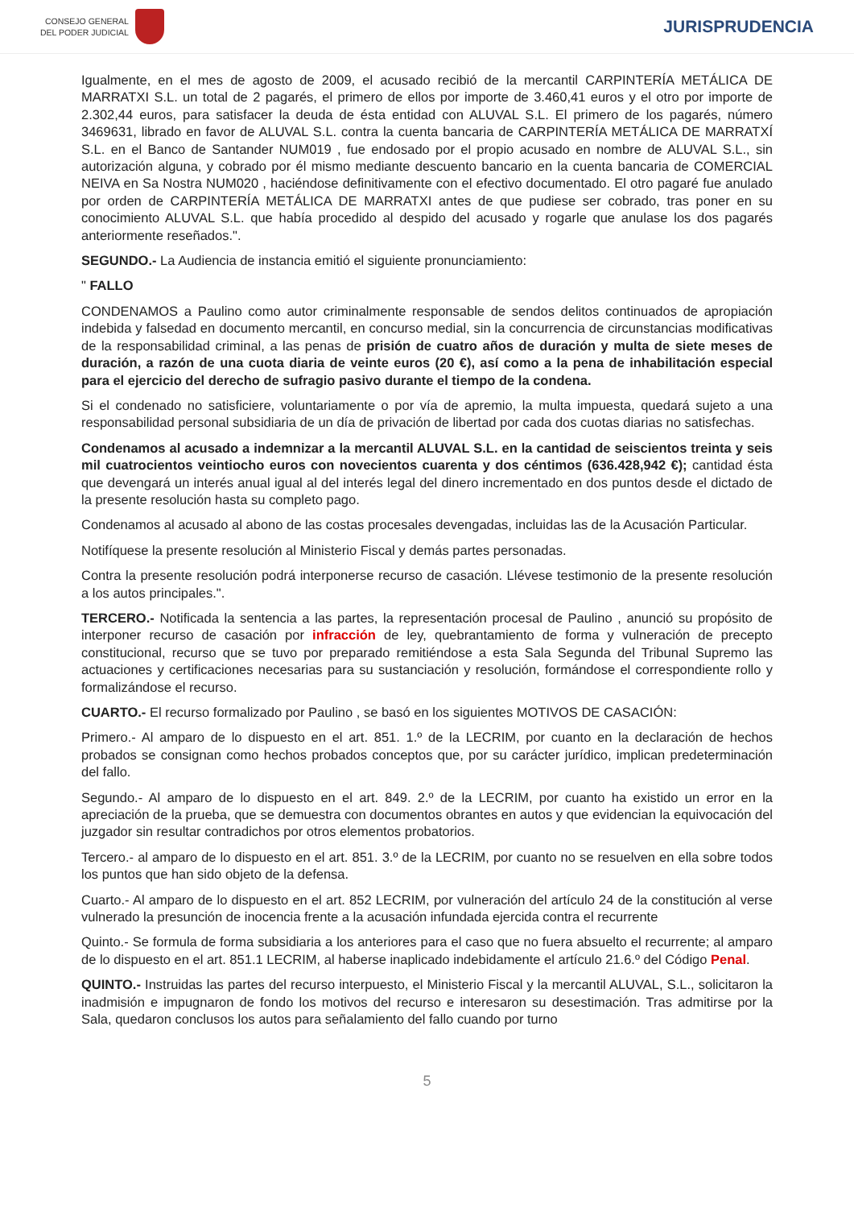CONSEJO GENERAL
DEL PODER JUDICIAL
JURISPRUDENCIA
Igualmente, en el mes de agosto de 2009, el acusado recibió de la mercantil CARPINTERÍA METÁLICA DE MARRATXI S.L. un total de 2 pagarés, el primero de ellos por importe de 3.460,41 euros y el otro por importe de 2.302,44 euros, para satisfacer la deuda de ésta entidad con ALUVAL S.L. El primero de los pagarés, número 3469631, librado en favor de ALUVAL S.L. contra la cuenta bancaria de CARPINTERÍA METÁLICA DE MARRATXÍ S.L. en el Banco de Santander NUM019 , fue endosado por el propio acusado en nombre de ALUVAL S.L., sin autorización alguna, y cobrado por él mismo mediante descuento bancario en la cuenta bancaria de COMERCIAL NEIVA en Sa Nostra NUM020 , haciéndose definitivamente con el efectivo documentado. El otro pagaré fue anulado por orden de CARPINTERÍA METÁLICA DE MARRATXI antes de que pudiese ser cobrado, tras poner en su conocimiento ALUVAL S.L. que había procedido al despido del acusado y rogarle que anulase los dos pagarés anteriormente reseñados.".
SEGUNDO.- La Audiencia de instancia emitió el siguiente pronunciamiento:
" FALLO
CONDENAMOS a Paulino como autor criminalmente responsable de sendos delitos continuados de apropiación indebida y falsedad en documento mercantil, en concurso medial, sin la concurrencia de circunstancias modificativas de la responsabilidad criminal, a las penas de prisión de cuatro años de duración y multa de siete meses de duración, a razón de una cuota diaria de veinte euros (20 €), así como a la pena de inhabilitación especial para el ejercicio del derecho de sufragio pasivo durante el tiempo de la condena.
Si el condenado no satisficiere, voluntariamente o por vía de apremio, la multa impuesta, quedará sujeto a una responsabilidad personal subsidiaria de un día de privación de libertad por cada dos cuotas diarias no satisfechas.
Condenamos al acusado a indemnizar a la mercantil ALUVAL S.L. en la cantidad de seiscientos treinta y seis mil cuatrocientos veintiocho euros con novecientos cuarenta y dos céntimos (636.428,942 €); cantidad ésta que devengará un interés anual igual al del interés legal del dinero incrementado en dos puntos desde el dictado de la presente resolución hasta su completo pago.
Condenamos al acusado al abono de las costas procesales devengadas, incluidas las de la Acusación Particular.
Notifíquese la presente resolución al Ministerio Fiscal y demás partes personadas.
Contra la presente resolución podrá interponerse recurso de casación. Llévese testimonio de la presente resolución a los autos principales.".
TERCERO.- Notificada la sentencia a las partes, la representación procesal de Paulino , anunció su propósito de interponer recurso de casación por infracción de ley, quebrantamiento de forma y vulneración de precepto constitucional, recurso que se tuvo por preparado remitiéndose a esta Sala Segunda del Tribunal Supremo las actuaciones y certificaciones necesarias para su sustanciación y resolución, formándose el correspondiente rollo y formalizándose el recurso.
CUARTO.- El recurso formalizado por Paulino , se basó en los siguientes MOTIVOS DE CASACIÓN:
Primero.- Al amparo de lo dispuesto en el art. 851. 1.º de la LECRIM, por cuanto en la declaración de hechos probados se consignan como hechos probados conceptos que, por su carácter jurídico, implican predeterminación del fallo.
Segundo.- Al amparo de lo dispuesto en el art. 849. 2.º de la LECRIM, por cuanto ha existido un error en la apreciación de la prueba, que se demuestra con documentos obrantes en autos y que evidencian la equivocación del juzgador sin resultar contradichos por otros elementos probatorios.
Tercero.- al amparo de lo dispuesto en el art. 851. 3.º de la LECRIM, por cuanto no se resuelven en ella sobre todos los puntos que han sido objeto de la defensa.
Cuarto.- Al amparo de lo dispuesto en el art. 852 LECRIM, por vulneración del artículo 24 de la constitución al verse vulnerado la presunción de inocencia frente a la acusación infundada ejercida contra el recurrente
Quinto.- Se formula de forma subsidiaria a los anteriores para el caso que no fuera absuelto el recurrente; al amparo de lo dispuesto en el art. 851.1 LECRIM, al haberse inaplicado indebidamente el artículo 21.6.º del Código Penal.
QUINTO.- Instruidas las partes del recurso interpuesto, el Ministerio Fiscal y la mercantil ALUVAL, S.L., solicitaron la inadmisión e impugnaron de fondo los motivos del recurso e interesaron su desestimación. Tras admitirse por la Sala, quedaron conclusos los autos para señalamiento del fallo cuando por turno
5